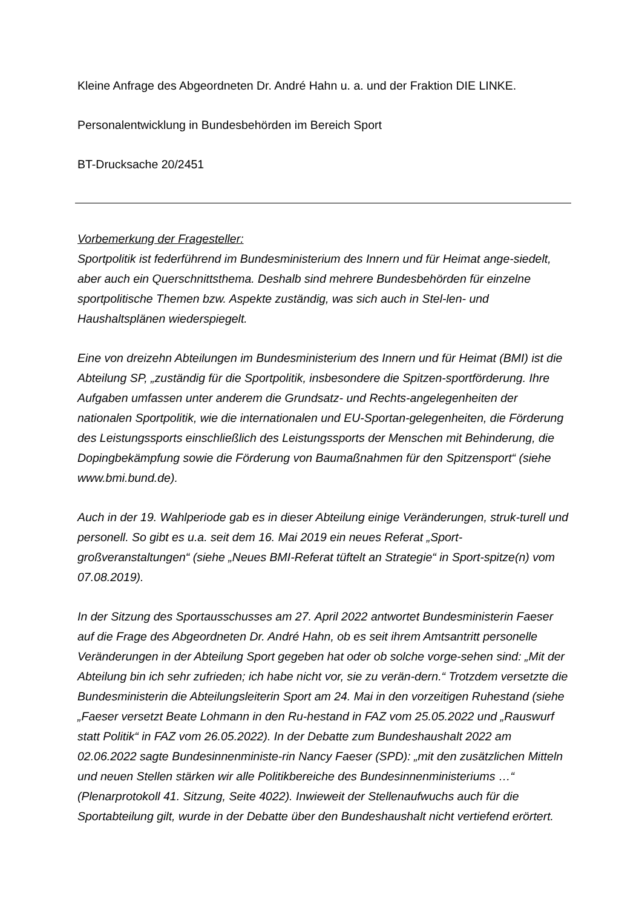Kleine Anfrage des Abgeordneten Dr. André Hahn u. a. und der Fraktion DIE LINKE.
Personalentwicklung in Bundesbehörden im Bereich Sport
BT-Drucksache 20/2451
Vorbemerkung der Fragesteller:
Sportpolitik ist federführend im Bundesministerium des Innern und für Heimat ange-siedelt, aber auch ein Querschnittsthema. Deshalb sind mehrere Bundesbehörden für einzelne sportpolitische Themen bzw. Aspekte zuständig, was sich auch in Stel-len- und Haushaltsplänen wiederspiegelt.
Eine von dreizehn Abteilungen im Bundesministerium des Innern und für Heimat (BMI) ist die Abteilung SP, „zuständig für die Sportpolitik, insbesondere die Spitzen-sportförderung. Ihre Aufgaben umfassen unter anderem die Grundsatz- und Rechts-angelegenheiten der nationalen Sportpolitik, wie die internationalen und EU-Sportan-gelegenheiten, die Förderung des Leistungssports einschließlich des Leistungssports der Menschen mit Behinderung, die Dopingbekämpfung sowie die Förderung von Baumaßnahmen für den Spitzensport“ (siehe www.bmi.bund.de).
Auch in der 19. Wahlperiode gab es in dieser Abteilung einige Veränderungen, struk-turell und personell. So gibt es u.a. seit dem 16. Mai 2019 ein neues Referat „Sport-großveranstaltungen“ (siehe „Neues BMI-Referat tüftelt an Strategie“ in Sport-spitze(n) vom 07.08.2019).
In der Sitzung des Sportausschusses am 27. April 2022 antwortet Bundesministerin Faeser auf die Frage des Abgeordneten Dr. André Hahn, ob es seit ihrem Amtsantritt personelle Veränderungen in der Abteilung Sport gegeben hat oder ob solche vorge-sehen sind: „Mit der Abteilung bin ich sehr zufrieden; ich habe nicht vor, sie zu verän-dern.“ Trotzdem versetzte die Bundesministerin die Abteilungsleiterin Sport am 24. Mai in den vorzeitigen Ruhestand (siehe „Faeser versetzt Beate Lohmann in den Ru-hestand in FAZ vom 25.05.2022 und „Rauswurf statt Politik“ in FAZ vom 26.05.2022). In der Debatte zum Bundeshaushalt 2022 am 02.06.2022 sagte Bundesinnenministe-rin Nancy Faeser (SPD): „mit den zusätzlichen Mitteln und neuen Stellen stärken wir alle Politikbereiche des Bundesinnenministeriums …“ (Plenarprotokoll 41. Sitzung, Seite 4022). Inwieweit der Stellenaufwuchs auch für die Sportabteilung gilt, wurde in der Debatte über den Bundeshaushalt nicht vertiefend erörtert.